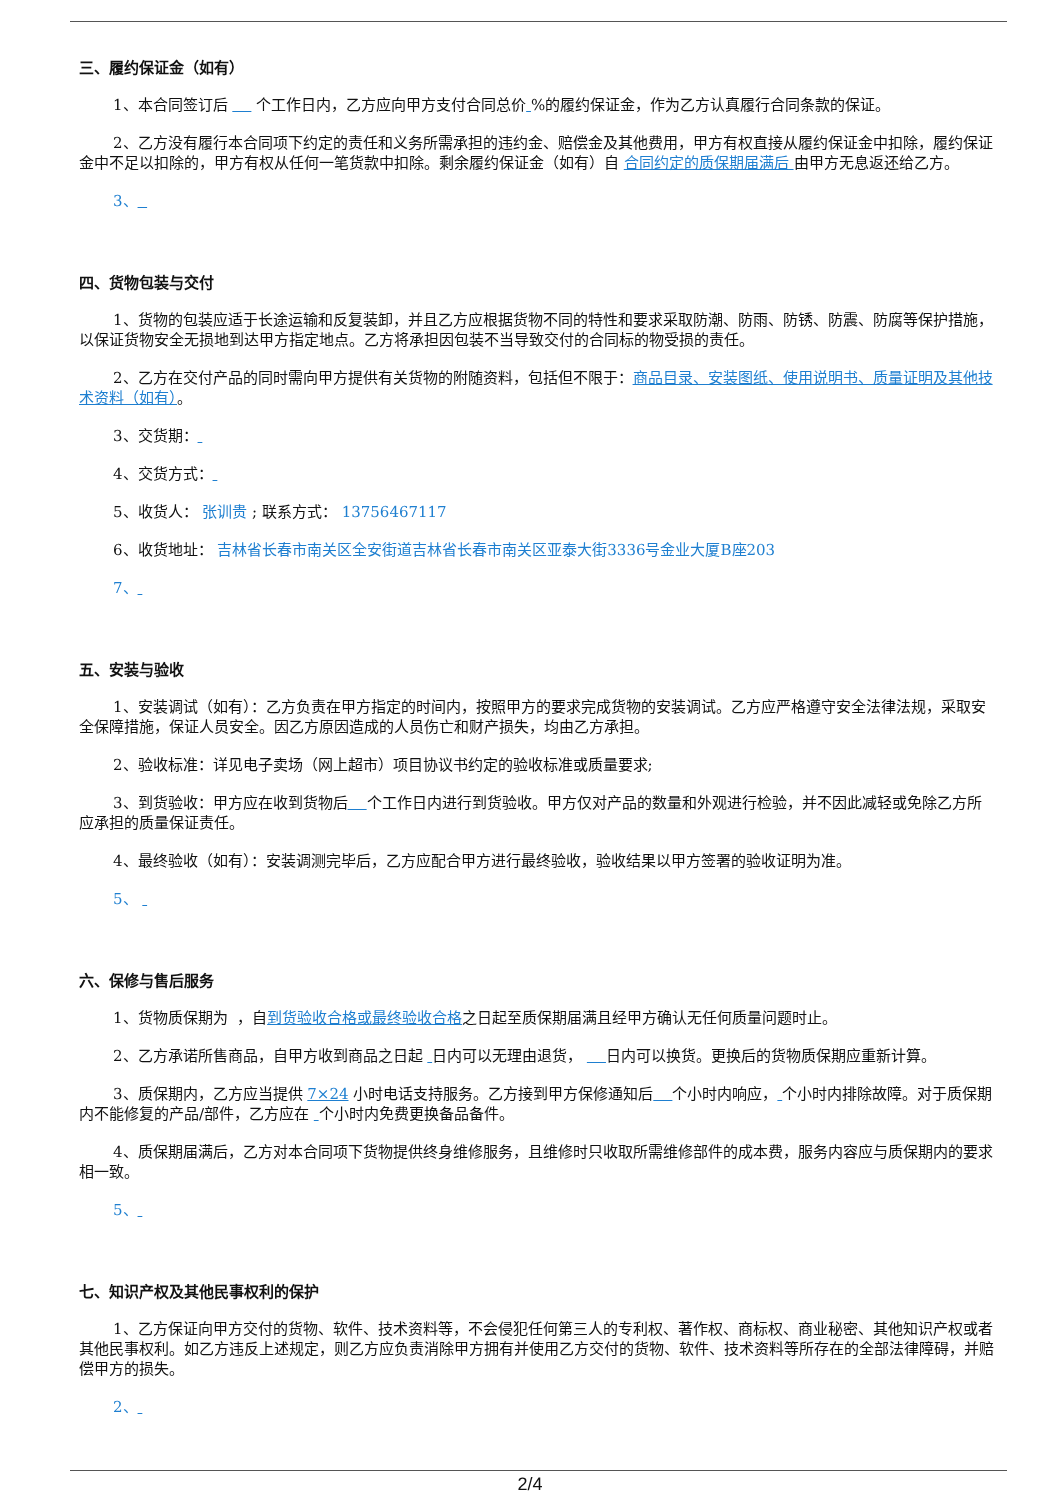三、履约保证金（如有）
1、本合同签订后 个工作日内，乙方应向甲方支付合同总价 %的履约保证金，作为乙方认真履行合同条款的保证。
2、乙方没有履行本合同项下约定的责任和义务所需承担的违约金、赔偿金及其他费用，甲方有权直接从履约保证金中扣除，履约保证金中不足以扣除的，甲方有权从任何一笔货款中扣除。剩余履约保证金（如有）自 合同约定的质保期届满后 由甲方无息返还给乙方。
3、
四、货物包装与交付
1、货物的包装应适于长途运输和反复装卸，并且乙方应根据货物不同的特性和要求采取防潮、防雨、防锈、防震、防腐等保护措施，以保证货物安全无损地到达甲方指定地点。乙方将承担因包装不当导致交付的合同标的物受损的责任。
2、乙方在交付产品的同时需向甲方提供有关货物的附随资料，包括但不限于：商品目录、安装图纸、使用说明书、质量证明及其他技术资料（如有）。
3、交货期：
4、交货方式：
5、收货人： 张训贵 ; 联系方式： 13756467117
6、收货地址： 吉林省长春市南关区全安街道吉林省长春市南关区亚泰大街3336号金业大厦B座203
7、
五、安装与验收
1、安装调试（如有）：乙方负责在甲方指定的时间内，按照甲方的要求完成货物的安装调试。乙方应严格遵守安全法律法规，采取安全保障措施，保证人员安全。因乙方原因造成的人员伤亡和财产损失，均由乙方承担。
2、验收标准：详见电子卖场（网上超市）项目协议书约定的验收标准或质量要求;
3、到货验收：甲方应在收到货物后 个工作日内进行到货验收。甲方仅对产品的数量和外观进行检验，并不因此减轻或免除乙方所应承担的质量保证责任。
4、最终验收（如有）：安装调测完毕后，乙方应配合甲方进行最终验收，验收结果以甲方签署的验收证明为准。
5、
六、保修与售后服务
1、货物质保期为 ，自到货验收合格或最终验收合格之日起至质保期届满且经甲方确认无任何质量问题时止。
2、乙方承诺所售商品，自甲方收到商品之日起 日内可以无理由退货， 日内可以换货。更换后的货物质保期应重新计算。
3、质保期内，乙方应当提供 7×24 小时电话支持服务。乙方接到甲方保修通知后 个小时内响应， 个小时内排除故障。对于质保期内不能修复的产品/部件，乙方应在 个小时内免费更换备品备件。
4、质保期届满后，乙方对本合同项下货物提供终身维修服务，且维修时只收取所需维修部件的成本费，服务内容应与质保期内的要求相一致。
5、
七、知识产权及其他民事权利的保护
1、乙方保证向甲方交付的货物、软件、技术资料等，不会侵犯任何第三人的专利权、著作权、商标权、商业秘密、其他知识产权或者其他民事权利。如乙方违反上述规定，则乙方应负责消除甲方拥有并使用乙方交付的货物、软件、技术资料等所存在的全部法律障碍，并赔偿甲方的损失。
2、
2/4